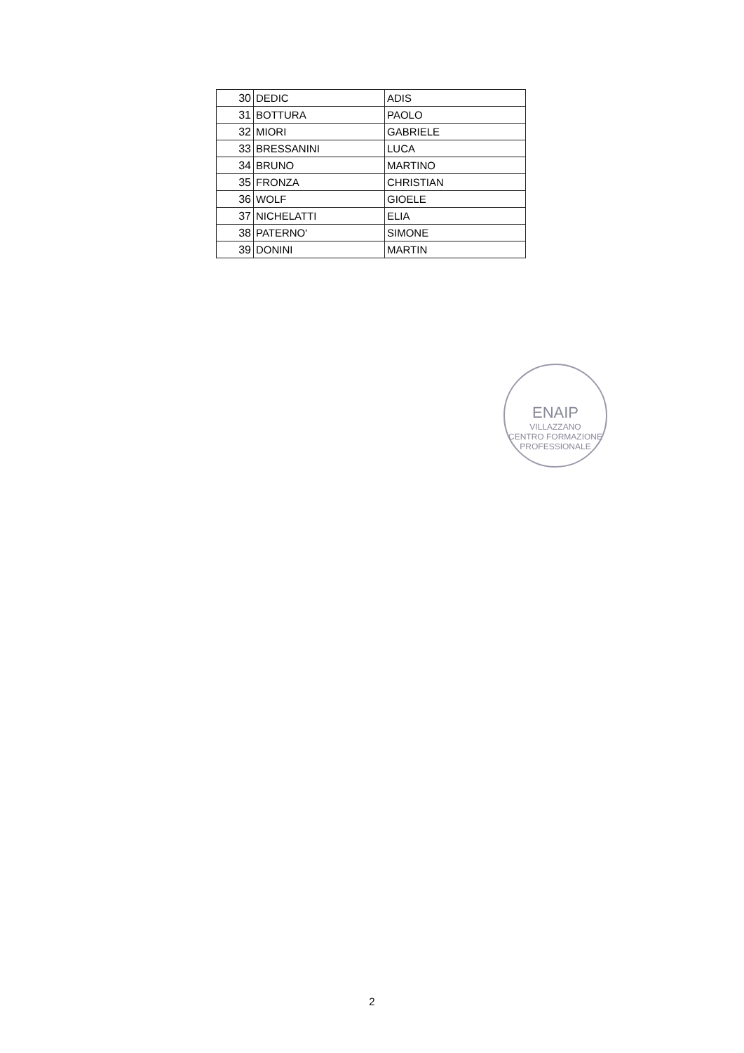| 30 | DEDIC | ADIS |
| 31 | BOTTURA | PAOLO |
| 32 | MIORI | GABRIELE |
| 33 | BRESSANINI | LUCA |
| 34 | BRUNO | MARTINO |
| 35 | FRONZA | CHRISTIAN |
| 36 | WOLF | GIOELE |
| 37 | NICHELATTI | ELIA |
| 38 | PATERNO' | SIMONE |
| 39 | DONINI | MARTIN |
ENAIP
VILLAZZANO
CENTRO FORMAZIONE PROFESSIONALE
2